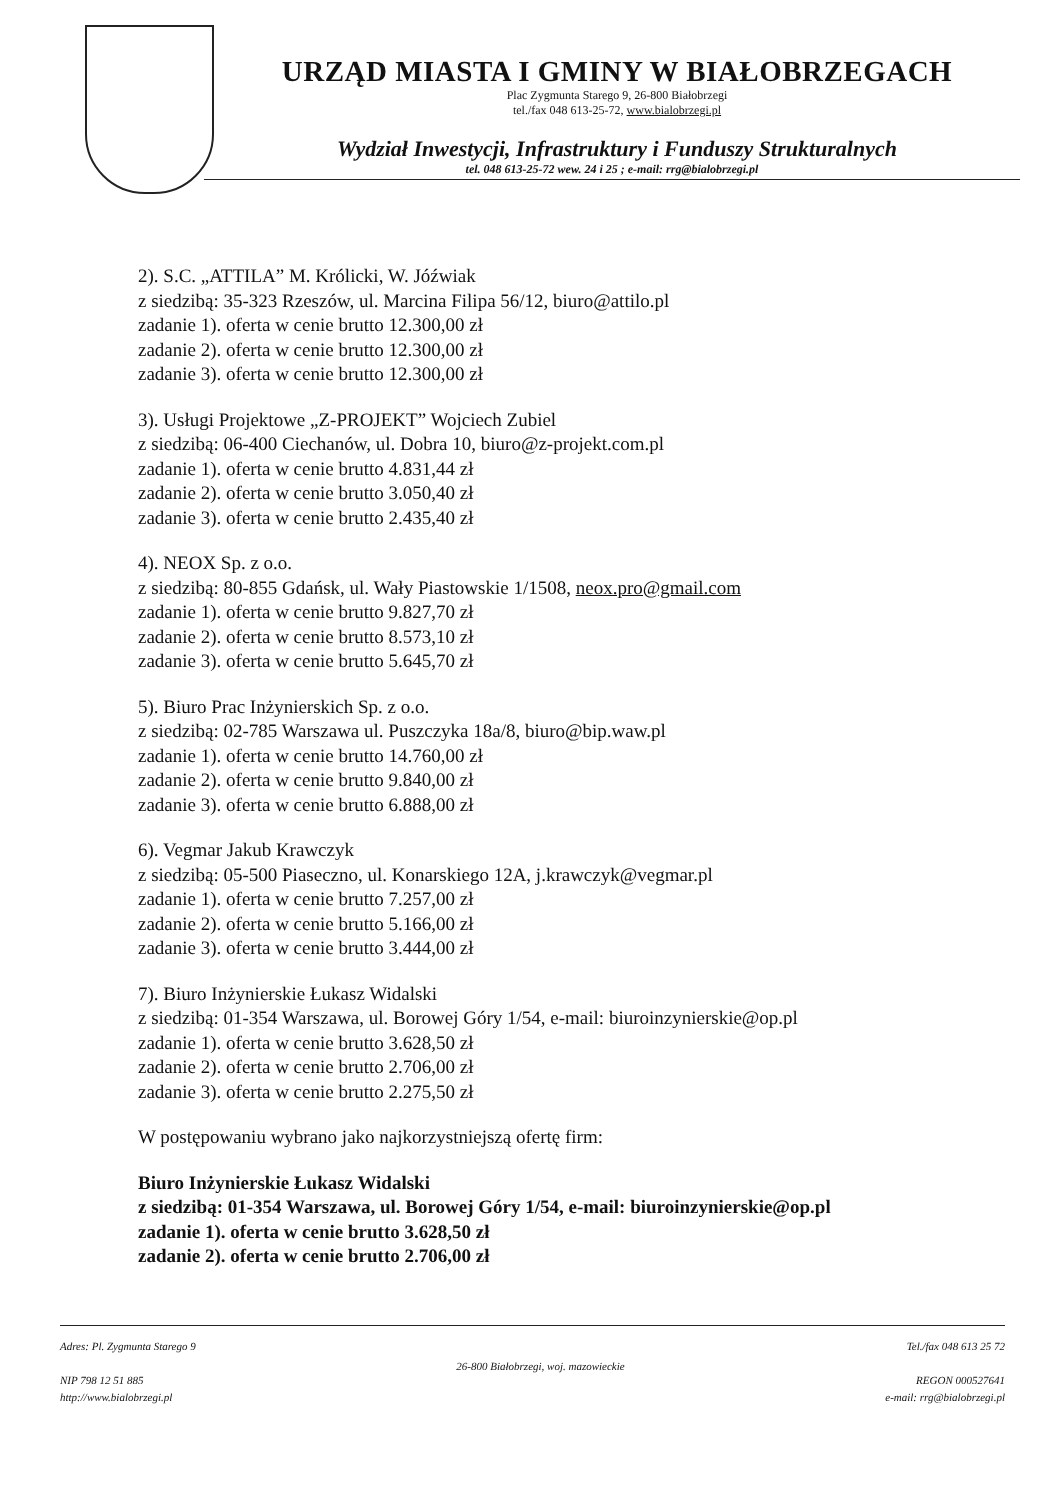URZĄD MIASTA I GMINY W BIAŁOBRZEGACH
Plac Zygmunta Starego 9, 26-800 Białobrzegi
tel./fax 048 613-25-72, www.bialobrzegi.pl
Wydział Inwestycji, Infrastruktury i Funduszy Strukturalnych
tel. 048 613-25-72 wew. 24 i 25 ; e-mail: rrg@bialobrzegi.pl
2). S.C. „ATTILA” M. Królicki, W. Jóźwiak
z siedzibą: 35-323 Rzeszów, ul. Marcina Filipa 56/12, biuro@attilo.pl
zadanie 1). oferta w cenie brutto 12.300,00 zł
zadanie 2). oferta w cenie brutto 12.300,00 zł
zadanie 3). oferta w cenie brutto 12.300,00 zł
3). Usługi Projektowe „Z-PROJEKT” Wojciech Zubiel
z siedzibą: 06-400 Ciechanów, ul. Dobra 10, biuro@z-projekt.com.pl
zadanie 1). oferta w cenie brutto 4.831,44 zł
zadanie 2). oferta w cenie brutto 3.050,40 zł
zadanie 3). oferta w cenie brutto 2.435,40 zł
4). NEOX Sp. z o.o.
z siedzibą: 80-855 Gdańsk, ul. Wały Piastowskie 1/1508, neox.pro@gmail.com
zadanie 1). oferta w cenie brutto 9.827,70 zł
zadanie 2). oferta w cenie brutto 8.573,10 zł
zadanie 3). oferta w cenie brutto 5.645,70 zł
5). Biuro Prac Inżynierskich Sp. z o.o.
z siedzibą: 02-785 Warszawa ul. Puszczyka 18a/8, biuro@bip.waw.pl
zadanie 1). oferta w cenie brutto 14.760,00 zł
zadanie 2). oferta w cenie brutto 9.840,00 zł
zadanie 3). oferta w cenie brutto 6.888,00 zł
6). Vegmar Jakub Krawczyk
z siedzibą: 05-500 Piaseczno, ul. Konarskiego 12A, j.krawczyk@vegmar.pl
zadanie 1). oferta w cenie brutto 7.257,00 zł
zadanie 2). oferta w cenie brutto 5.166,00 zł
zadanie 3). oferta w cenie brutto 3.444,00 zł
7). Biuro Inżynierskie Łukasz Widalski
z siedzibą: 01-354 Warszawa, ul. Borowej Góry 1/54, e-mail: biuroinzynierskie@op.pl
zadanie 1). oferta w cenie brutto 3.628,50 zł
zadanie 2). oferta w cenie brutto 2.706,00 zł
zadanie 3). oferta w cenie brutto 2.275,50 zł
W postępowaniu wybrano jako najkorzystniejszą ofertę firm:
Biuro Inżynierskie Łukasz Widalski
z siedzibą: 01-354 Warszawa, ul. Borowej Góry 1/54, e-mail: biuroinzynierskie@op.pl
zadanie 1). oferta w cenie brutto 3.628,50 zł
zadanie 2). oferta w cenie brutto 2.706,00 zł
Adres: Pl. Zygmunta Starego 9
NIP 798 12 51 885
http://www.bialobrzegi.pl
26-800 Białobrzegi, woj. mazowieckie
Tel./fax 048 613 25 72
REGON 000527641
e-mail: rrg@bialobrzegi.pl